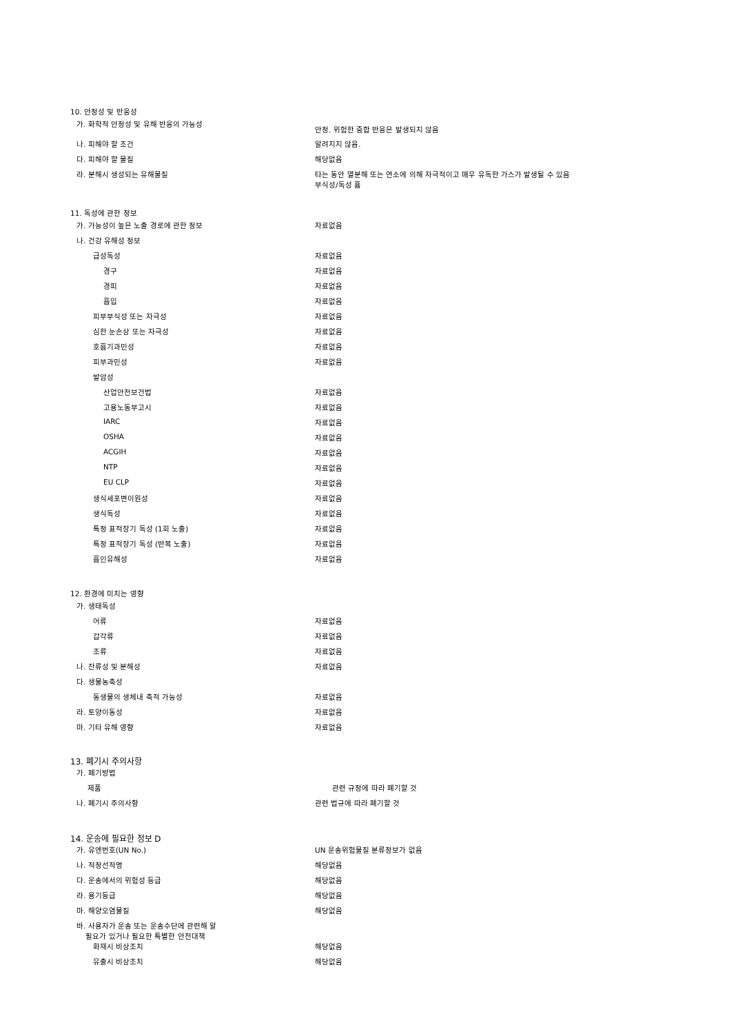10. 안정성 및 반응성
가. 화학적 안정성 및 유해 반응의 가능성
안정. 위험한 중합 반응은 발생되지 않음
나. 피해야 할 조건 알려지지 않음.
다. 피해야 할 물질 해당없음
라. 분해시 생성되는 유해물질 타는 동안 열분해 또는 연소에 의해 자극적이고 매우 유독한 가스가 발생될 수 있음
부식성/독성 흄
11. 독성에 관한 정보
가. 가능성이 높은 노출 경로에 관한 정보 자료없음
나. 건강 유해성 정보
급성독성 자료없음
경구 자료없음
경피 자료없음
흡입 자료없음
피부부식성 또는 자극성 자료없음
심한 눈손상 또는 자극성 자료없음
호흡기과민성 자료없음
피부과민성 자료없음
발암성
산업안전보건법 자료없음
고용노동부고시 자료없음
IARC 자료없음
OSHA 자료없음
ACGIH 자료없음
NTP 자료없음
EU CLP 자료없음
생식세포변이원성 자료없음
생식독성 자료없음
특정 표적장기 독성 (1회 노출) 자료없음
특정 표적장기 독성 (반복 노출) 자료없음
흡인유해성 자료없음
12. 환경에 미치는 영향
가. 생태독성
어류 자료없음
갑각류 자료없음
조류 자료없음
나. 잔류성 및 분해성 자료없음
다. 생물농축성
동생물의 생체내 축적 가능성 자료없음
라. 토양이동성 자료없음
마. 기타 유해 영향 자료없음
13. 폐기시 주의사항
가. 폐기방법
제품 관련 규정에 따라 폐기할 것
나. 폐기시 주의사항 관련 법규에 따라 폐기할 것
14. 운송에 필요한 정보 D
가. 유엔번호(UN No.) UN 운송위험물질 분류정보가 없음
나. 적정선적명 해당없음
다. 운송에서의 위험성 등급 해당없음
라. 용기등급 해당없음
마. 해양오염물질 해당없음
바. 사용자가 운송 또는 운송수단에 관련해 알
필요가 있거나 필요한 특별한 안전대책
화재시 비상조치 해당없음
유출시 비상조치 해당없음